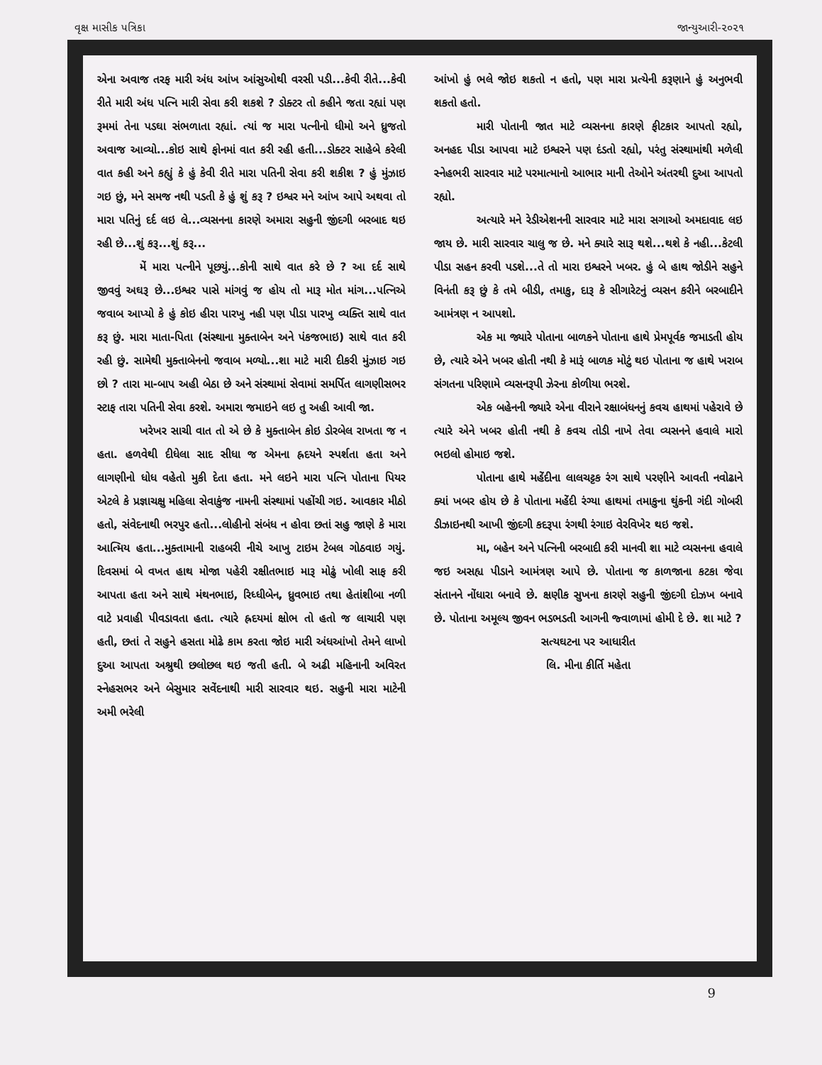વૃક્ષ માસીક પત્રિકા જાન્યુઆરી-૨૦૨૧
એના અવાજ તરફ મારી અંધ આંખ આંસુઓથી વરસી પડી...કેવી રીતે...કેવી રીતે મારી અંધ પત્નિ મારી સેવા કરી શકશે ? ડોક્ટર તો કહીને જતા રહ્યાં પણ રૂમમાં તેના પડઘા સંભળાતા રહ્યાં. ત્યાં જ મારા પત્નીનો ધીમો અને ધ્રુજતો અવાજ આવ્યો...કોઇ સાથે ફોનમાં વાત કરી રહી હતી...ડોક્ટર સાહેબે કરેલી વાત કહી અને કહ્યું કે હું કેવી રીતે મારા પતિની સેવા કરી શકીશ ? હું મુંઝાઇ ગઇ છું, મને સમજ નથી પડતી કે હું શું કરૂ ? ઇશ્વર મને આંખ આપે અથવા તો મારા પતિનું દર્દ લઇ લે...વ્યસનના કારણે અમારા સહુની જીંદગી બરબાદ થઇ રહી છે...શું કરૂ...શું કરૂ...
મેં મારા પત્નીને પૂછયું...કોની સાથે વાત કરે છે ? આ દર્દ સાથે જીવવું અઘરૂ છે...ઇશ્વર પાસે માંગવું જ હોય તો મારૂ મોત માંગ...પત્નિએ જવાબ આપ્યો કે હું કોઇ હીરા પારખુ નહી પણ પીડા પારખુ વ્યક્તિ સાથે વાત કરૂ છું. મારા માતા-પિતા (સંસ્થાના મુક્તાબેન અને પંકજભાઇ) સાથે વાત કરી રહી છું. સામેથી મુક્તાબેનનો જવાબ મળ્યો...શા માટે મારી દીકરી મુંઝાઇ ગઇ છો ? તારા મા-બાપ અહી બેઠા છે અને સંસ્થામાં સેવામાં સમર્પિત લાગણીસભર સ્ટાફ તારા પતિની સેવા કરશે. અમારા જમાઇને લઇ તુ અહી આવી જા.
ખરેખર સાચી વાત તો એ છે કે મુક્તાબેન કોઇ ડોરબેલ રાખતા જ ન હતા. હળવેથી દીધેલા સાદ સીધા જ એમના હ્રદયને સ્પર્શતા હતા અને લાગણીનો ધોધ વહેતો મુકી દેતા હતા. મને લઇને મારા પત્નિ પોતાના પિયર એટલે કે પ્રજ્ઞાચક્ષુ મહિલા સેવાકુંજ નામની સંસ્થામાં પહોંચી ગઇ. આવકાર મીઠો હતો, સંવેદનાથી ભરપુર હતો...લોહીનો સંબંધ ન હોવા છતાં સહુ જાણે કે મારા આત્મિય હતા...મુક્તામાની રાહબરી નીચે આખુ ટાઇમ ટેબલ ગોઠવાઇ ગયું. દિવસમાં બે વખત હાથ મોજા પહેરી રક્ષીતભાઇ મારૂ મોઢું ખોલી સાફ કરી આપતા હતા અને સાથે મંથનભાઇ, રિધ્ધીબેન, ધ્રુવભાઇ તથા હેતાંશીબા નળી વાટે પ્રવાહી પીવડાવતા હતા. ત્યારે હ્રદયમાં ક્ષોભ તો હતો જ લાચારી પણ હતી, છતાં તે સહુને હસતા મોઢે કામ કરતા જોઇ મારી અંધઆંખો તેમને લાખો દુઆ આપતા અશ્રુથી છલોછલ થઇ જતી હતી. બે અઢી મહિનાની અવિરત સ્નેહસભર અને બેસુમાર સવેંદનાથી મારી સારવાર થઇ. સહુની મારા માટેની અમી ભરેલી
આંખો હું ભલે જોઇ શકતો ન હતો, પણ મારા પ્રત્યેની કરૂણાને હું અનુભવી શકતો હતો.
મારી પોતાની જાત માટે વ્યસનના કારણે ફીટકાર આપતો રહ્યો, અનહદ પીડા આપવા માટે ઇશ્વરને પણ દંડતો રહ્યો, પરંતુ સંસ્થામાંથી મળેલી સ્નેહભરી સારવાર માટે પરમાત્માનો આભાર માની તેઓને અંતરથી દુઆ આપતો રહ્યો.
અત્યારે મને રેડીએશનની સારવાર માટે મારા સગાઓ અમદાવાદ લઇ જાય છે. મારી સારવાર ચાલુ જ છે. મને ક્યારે સારૂ થશે...થશે કે નહી...કેટલી પીડા સહન કરવી પડશે...તે તો મારા ઇશ્વરને ખબર. હું બે હાથ જોડીને સહુને વિનંતી કરૂ છું કે તમે બીડી, તમાકુ, દારૂ કે સીગારેટનું વ્યસન કરીને બરબાદીને આમંત્રણ ન આપશો.
એક મા જ્યારે પોતાના બાળકને પોતાના હાથે પ્રેમપૂર્વક જમાડતી હોય છે, ત્યારે એને ખબર હોતી નથી કે મારૂં બાળક મોટું થઇ પોતાના જ હાથે ખરાબ સંગતના પરિણામે વ્યસનરૂપી ઝેરના કોળીયા ભરશે.
એક બહેનની જ્યારે એના વીરાને રક્ષાબંધનનું કવચ હાથમાં પહેરાવે છે ત્યારે એને ખબર હોતી નથી કે કવચ તોડી નાખે તેવા વ્યસનને હવાલે મારો ભઇલો હોમાઇ જશે.
પોતાના હાથે મહેંદીના લાલચટ્ટક રંગ સાથે પરણીને આવતી નવોઢાને ક્યાં ખબર હોય છે કે પોતાના મહેંદી રંગ્યા હાથમાં તમાકુના થુંકની ગંદી ગોબરી ડીઝાઇનથી આખી જીંદગી કદરૂપા રંગથી રંગાઇ વેરવિખેર થઇ જશે.
મા, બહેન અને પત્નિની બરબાદી કરી માનવી શા માટે વ્યસનના હવાલે જઇ અસહ્ય પીડાને આમંત્રણ આપે છે. પોતાના જ કાળજાના કટકા જેવા સંતાનને નોંધારા બનાવે છે. ક્ષણીક સુખના કારણે સહુની જીંદગી દોઝખ બનાવે છે. પોતાના અમૂલ્ય જીવન ભડભડતી આગની જ્વાળામાં હોમી દે છે. શા માટે ?
સત્યઘટના પર આધારીત
લિ. મીના કીર્તિ મહેતા
9